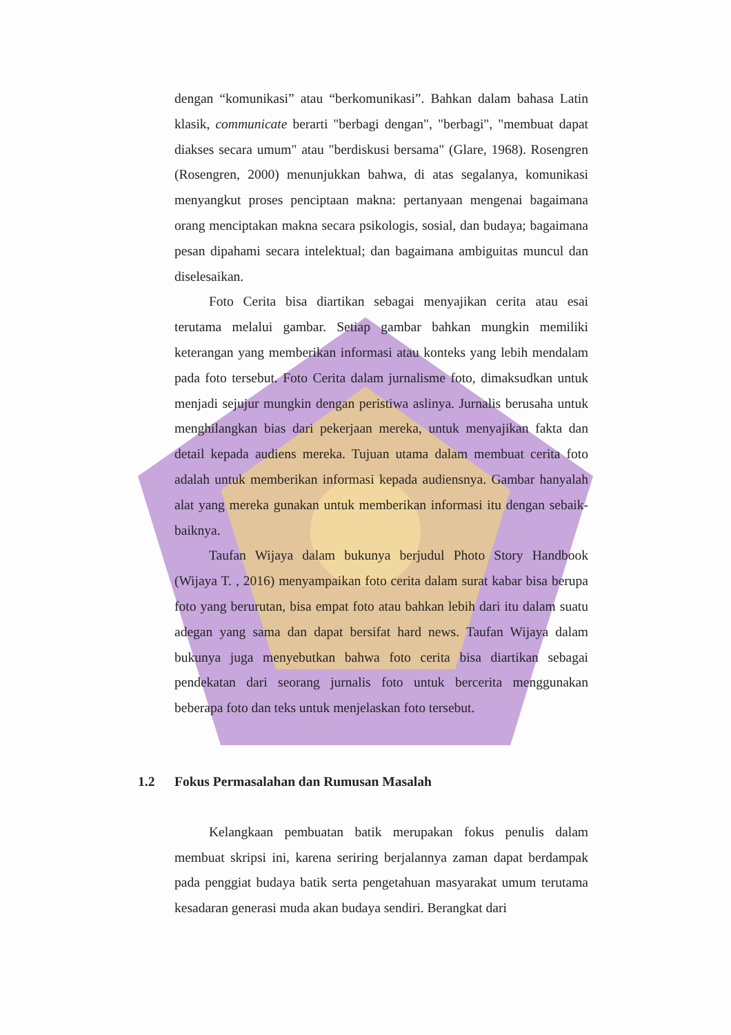dengan “komunikasi” atau “berkomunikasi”. Bahkan dalam bahasa Latin klasik, communicate berarti "berbagi dengan", "berbagi", "membuat dapat diakses secara umum" atau "berdiskusi bersama" (Glare, 1968). Rosengren (Rosengren, 2000) menunjukkan bahwa, di atas segalanya, komunikasi menyangkut proses penciptaan makna: pertanyaan mengenai bagaimana orang menciptakan makna secara psikologis, sosial, dan budaya; bagaimana pesan dipahami secara intelektual; dan bagaimana ambiguitas muncul dan diselesaikan.
Foto Cerita bisa diartikan sebagai menyajikan cerita atau esai terutama melalui gambar. Setiap gambar bahkan mungkin memiliki keterangan yang memberikan informasi atau konteks yang lebih mendalam pada foto tersebut. Foto Cerita dalam jurnalisme foto, dimaksudkan untuk menjadi sejujur mungkin dengan peristiwa aslinya. Jurnalis berusaha untuk menghilangkan bias dari pekerjaan mereka, untuk menyajikan fakta dan detail kepada audiens mereka. Tujuan utama dalam membuat cerita foto adalah untuk memberikan informasi kepada audiensnya. Gambar hanyalah alat yang mereka gunakan untuk memberikan informasi itu dengan sebaik-baiknya.
Taufan Wijaya dalam bukunya berjudul Photo Story Handbook (Wijaya T. , 2016) menyampaikan foto cerita dalam surat kabar bisa berupa foto yang berurutan, bisa empat foto atau bahkan lebih dari itu dalam suatu adegan yang sama dan dapat bersifat hard news. Taufan Wijaya dalam bukunya juga menyebutkan bahwa foto cerita bisa diartikan sebagai pendekatan dari seorang jurnalis foto untuk bercerita menggunakan beberapa foto dan teks untuk menjelaskan foto tersebut.
1.2 Fokus Permasalahan dan Rumusan Masalah
Kelangkaan pembuatan batik merupakan fokus penulis dalam membuat skripsi ini, karena seriring berjalannya zaman dapat berdampak pada penggiat budaya batik serta pengetahuan masyarakat umum terutama kesadaran generasi muda akan budaya sendiri. Berangkat dari